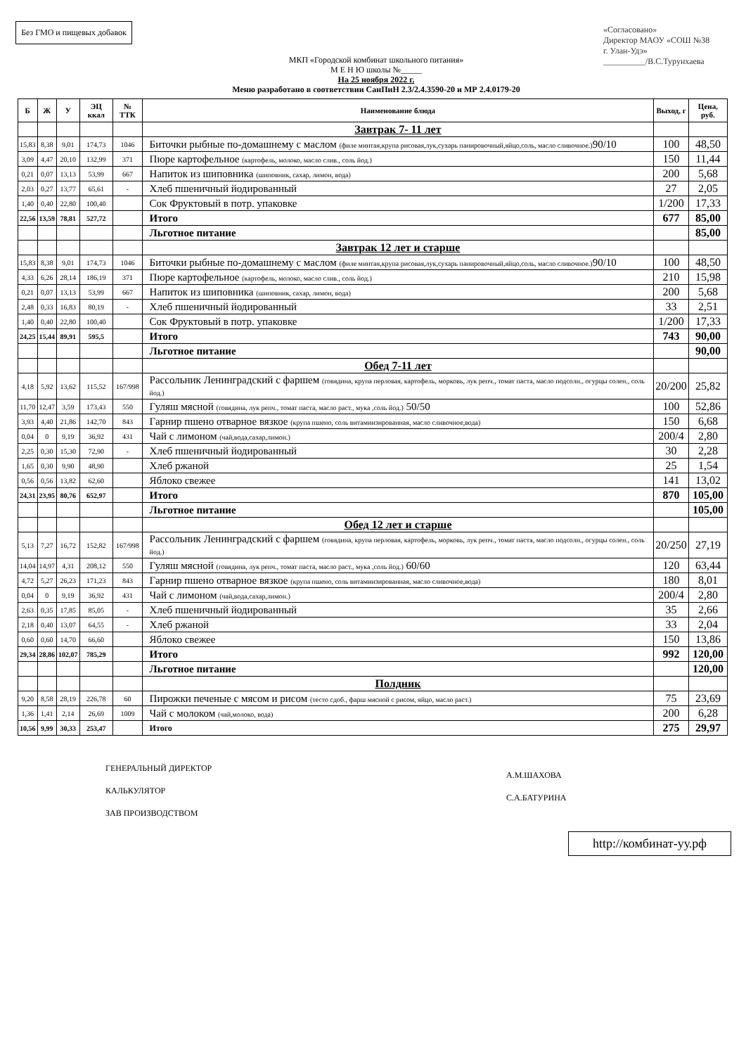Без ГМО и пищевых добавок
МКП «Городской комбинат школьного питания»
М Е Н Ю школы №_____
На 25 ноября 2022 г.
Меню разработано в соответствии СанПиН 2.3/2.4.3590-20 и МР 2.4.0179-20
«Согласовано»
Директор МАОУ «СОШ №38
г. Улан-Удэ»
__________/В.С.Турунхаева
| Б | Ж | У | ЭЦ ккал | № ТТК | Наименование блюда | Выход, г | Цена, руб. |
| --- | --- | --- | --- | --- | --- | --- | --- |
| | | | | | Завтрак 7- 11 лет | | |
| 15,83 | 8,38 | 9,01 | 174,73 | 1046 | Биточки рыбные по-домашнему с маслом (филе минтая,крупа рисовая,лук,сухарь панировочный,яйцо,соль, масло сливочное.) 90/10 | 100 | 48,50 |
| 3,09 | 4,47 | 20,10 | 132,99 | 371 | Пюре картофельное (картофель, молоко, масло слив., соль йод.) | 150 | 11,44 |
| 0,21 | 0,07 | 13,13 | 53,99 | 667 | Напиток из шиповника (шиповник, сахар, лимон, вода) | 200 | 5,68 |
| 2,03 | 0,27 | 13,77 | 65,61 | - | Хлеб пшеничный йодированный | 27 | 2,05 |
| 1,40 | 0,40 | 22,80 | 100,40 | | Сок Фруктовый в потр. упаковке | 1/200 | 17,33 |
| 22,56 | 13,59 | 78,81 | 527,72 | | Итого | 677 | 85,00 |
| | | | | | Льготное питание | | 85,00 |
| | | | | | Завтрак 12 лет и старше | | |
| 15,83 | 8,38 | 9,01 | 174,73 | 1046 | Биточки рыбные по-домашнему с маслом (филе минтая,крупа рисовая,лук,сухарь панировочный,яйцо,соль, масло сливочное.) 90/10 | 100 | 48,50 |
| 4,33 | 6,26 | 28,14 | 186,19 | 371 | Пюре картофельное (картофель, молоко, масло слив., соль йод.) | 210 | 15,98 |
| 0,21 | 0,07 | 13,13 | 53,99 | 667 | Напиток из шиповника (шиповник, сахар, лимон, вода) | 200 | 5,68 |
| 2,48 | 0,33 | 16,83 | 80,19 | - | Хлеб пшеничный йодированный | 33 | 2,51 |
| 1,40 | 0,40 | 22,80 | 100,40 | | Сок Фруктовый в потр. упаковке | 1/200 | 17,33 |
| 24,25 | 15,44 | 89,91 | 595,5 | | Итого | 743 | 90,00 |
| | | | | | Льготное питание | | 90,00 |
| | | | | | Обед 7-11 лет | | |
| 4,18 | 5,92 | 13,62 | 115,52 | 167/998 | Рассольник Ленинградский с фаршем (говядина, крупа перловая, картофель, морковь, лук репч., томат паста, масло подсолн., огурцы солен., соль йод.) | 20/200 | 25,82 |
| 11,70 | 12,47 | 3,59 | 173,43 | 550 | Гуляш мясной (говядина, лук репч., томат паста, масло раст., мука ,соль йод.) 50/50 | 100 | 52,86 |
| 3,93 | 4,40 | 21,86 | 142,70 | 843 | Гарнир пшено отварное вязкое (крупа пшено, соль витамиизированная, масло сливочное,вода) | 150 | 6,68 |
| 0,04 | 0 | 9,19 | 36,92 | 431 | Чай с лимоном (чай,вода,сахар,лимон.) | 200/4 | 2,80 |
| 2,25 | 0,30 | 15,30 | 72,90 | - | Хлеб пшеничный йодированный | 30 | 2,28 |
| 1,65 | 0,30 | 9,90 | 48,90 | | Хлеб ржаной | 25 | 1,54 |
| 0,56 | 0,56 | 13,82 | 62,60 | | Яблоко свежее | 141 | 13,02 |
| 24,31 | 23,95 | 80,76 | 652,97 | | Итого | 870 | 105,00 |
| | | | | | Льготное питание | | 105,00 |
| | | | | | Обед 12 лет и старше | | |
| 5,13 | 7,27 | 16,72 | 152,82 | 167/998 | Рассольник Ленинградский с фаршем (говядина, крупа перловая, картофель, морковь, лук репч., томат паста, масло подсолн., огурцы солен., соль йод.) | 20/250 | 27,19 |
| 14,04 | 14,97 | 4,31 | 208,12 | 550 | Гуляш мясной (говядина, лук репч., томат паста, масло раст., мука ,соль йод.) 60/60 | 120 | 63,44 |
| 4,72 | 5,27 | 26,23 | 171,23 | 843 | Гарнир пшено отварное вязкое (крупа пшено, соль витамиизированная, масло сливочное,вода) | 180 | 8,01 |
| 0,04 | 0 | 9,19 | 36,92 | 431 | Чай с лимоном (чай,вода,сахар,лимон.) | 200/4 | 2,80 |
| 2,63 | 0,35 | 17,85 | 85,05 | - | Хлеб пшеничный йодированный | 35 | 2,66 |
| 2,18 | 0,40 | 13,07 | 64,55 | - | Хлеб ржаной | 33 | 2,04 |
| 0,60 | 0,60 | 14,70 | 66,60 | | Яблоко свежее | 150 | 13,86 |
| 29,34 | 28,86 | 102,07 | 785,29 | | Итого | 992 | 120,00 |
| | | | | | Льготное питание | | 120,00 |
| | | | | | Полдник | | |
| 9,20 | 8,58 | 28,19 | 226,78 | 60 | Пирожки печеные с мясом и рисом (тесто сдоб., фарш мясной с рисом, яйцо, масло раст.) | 75 | 23,69 |
| 1,36 | 1,41 | 2,14 | 26,69 | 1009 | Чай с молоком (чай,молоко, вода) | 200 | 6,28 |
| 10,56 | 9,99 | 30,33 | 253,47 | | Итого | 275 | 29,97 |
ГЕНЕРАЛЬНЫЙ ДИРЕКТОР
КАЛЬКУЛЯТОР
ЗАВ ПРОИЗВОДСТВОМ
А.М.ШАХОВА
С.А.БАТУРИНА
http://комбинат-уу.рф